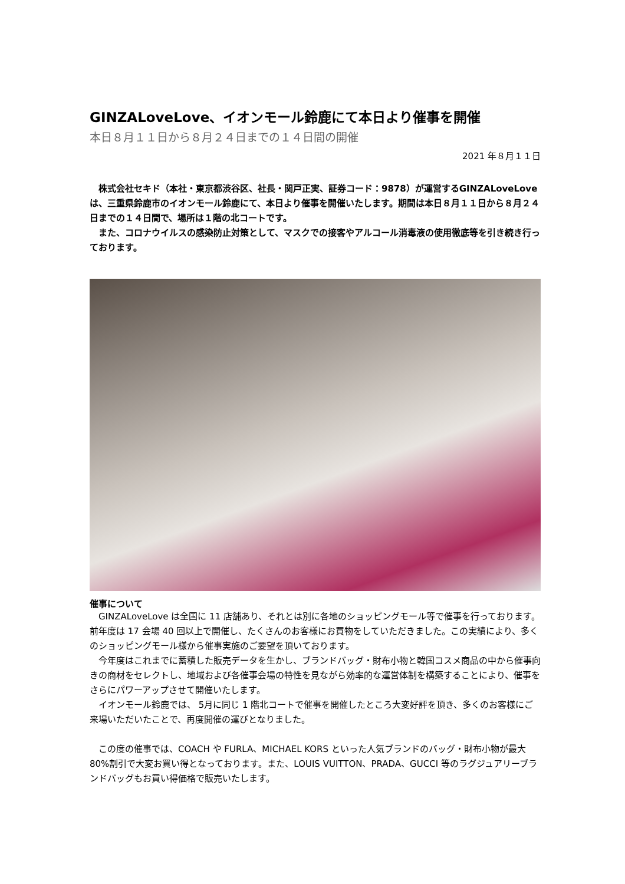GINZALoveLove、イオンモール鈴鹿にて本日より催事を開催
本日８月１１日から８月２４日までの１４日間の開催
2021 年８月１１日
　株式会社セキド（本社・東京都渋谷区、社長・関戸正実、証券コード：9878）が運営するGINZALoveLove は、三重県鈴鹿市のイオンモール鈴鹿にて、本日より催事を開催いたします。期間は本日８月１１日から８月２４日までの１４日間で、場所は１階の北コートです。
　また、コロナウイルスの感染防止対策として、マスクでの接客やアルコール消毒液の使用徹底等を引き続き行っております。
催事について
　GINZALoveLove は全国に 11 店舗あり、それとは別に各地のショッピングモール等で催事を行っております。前年度は 17 会場 40 回以上で開催し、たくさんのお客様にお買物をしていただきました。この実績により、多くのショッピングモール様から催事実施のご要望を頂いております。
　今年度はこれまでに蓄積した販売データを生かし、ブランドバッグ・財布小物と韓国コスメ商品の中から催事向きの商材をセレクトし、地域および各催事会場の特性を見ながら効率的な運営体制を構築することにより、催事をさらにパワーアップさせて開催いたします。
　イオンモール鈴鹿では、 5月に同じ 1 階北コートで催事を開催したところ大変好評を頂き、多くのお客様にご来場いただいたことで、再度開催の運びとなりました。
　この度の催事では、COACH や FURLA、MICHAEL KORS といった人気ブランドのバッグ・財布小物が最大 80%割引で大変お買い得となっております。また、LOUIS VUITTON、PRADA、GUCCI 等のラグジュアリーブランドバッグもお買い得価格で販売いたします。